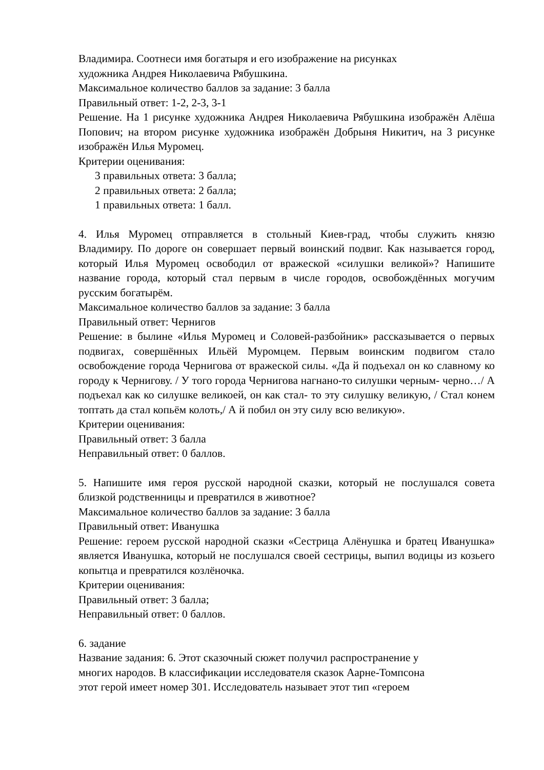Владимира. Соотнеси имя богатыря и его изображение на рисунках
художника Андрея Николаевича Рябушкина.
Максимальное количество баллов за задание: 3 балла
Правильный ответ: 1-2, 2-3, 3-1
Решение. На 1 рисунке художника Андрея Николаевича Рябушкина изображён Алёша Попович; на втором рисунке художника изображён Добрыня Никитич, на 3 рисунке изображён Илья Муромец.
Критерии оценивания:
3 правильных ответа: 3 балла;
2 правильных ответа: 2 балла;
1 правильных ответа: 1 балл.
4. Илья Муромец отправляется в стольный Киев-град, чтобы служить князю Владимиру. По дороге он совершает первый воинский подвиг. Как называется город, который Илья Муромец освободил от вражеской «силушки великой»? Напишите название города, который стал первым в числе городов, освобождённых могучим русским богатырём.
Максимальное количество баллов за задание: 3 балла
Правильный ответ: Чернигов
Решение: в былине «Илья Муромец и Соловей-разбойник» рассказывается о первых подвигах, совершённых Ильёй Муромцем. Первым воинским подвигом стало освобождение города Чернигова от вражеской силы. «Да й подъехал он ко славному ко городу к Чернигову. / У того города Чернигова нагнано-то силушки черным- черно…/ А подъехал как ко силушке великоей, он как стал- то эту силушку великую, / Стал конем топтать да стал копьём колоть,/ А й побил он эту силу всю великую».
Критерии оценивания:
Правильный ответ: 3 балла
Неправильный ответ: 0 баллов.
5. Напишите имя героя русской народной сказки, который не послушался совета близкой родственницы и превратился в животное?
Максимальное количество баллов за задание: 3 балла
Правильный ответ: Иванушка
Решение: героем русской народной сказки «Сестрица Алёнушка и братец Иванушка» является Иванушка, который не послушался своей сестрицы, выпил водицы из козьего копытца и превратился козлёночка.
Критерии оценивания:
Правильный ответ: 3 балла;
Неправильный ответ: 0 баллов.
6. задание
Название задания: 6. Этот сказочный сюжет получил распространение у
многих народов. В классификации исследователя сказок Аарне-Томпсона
этот герой имеет номер 301. Исследователь называет этот тип «героем